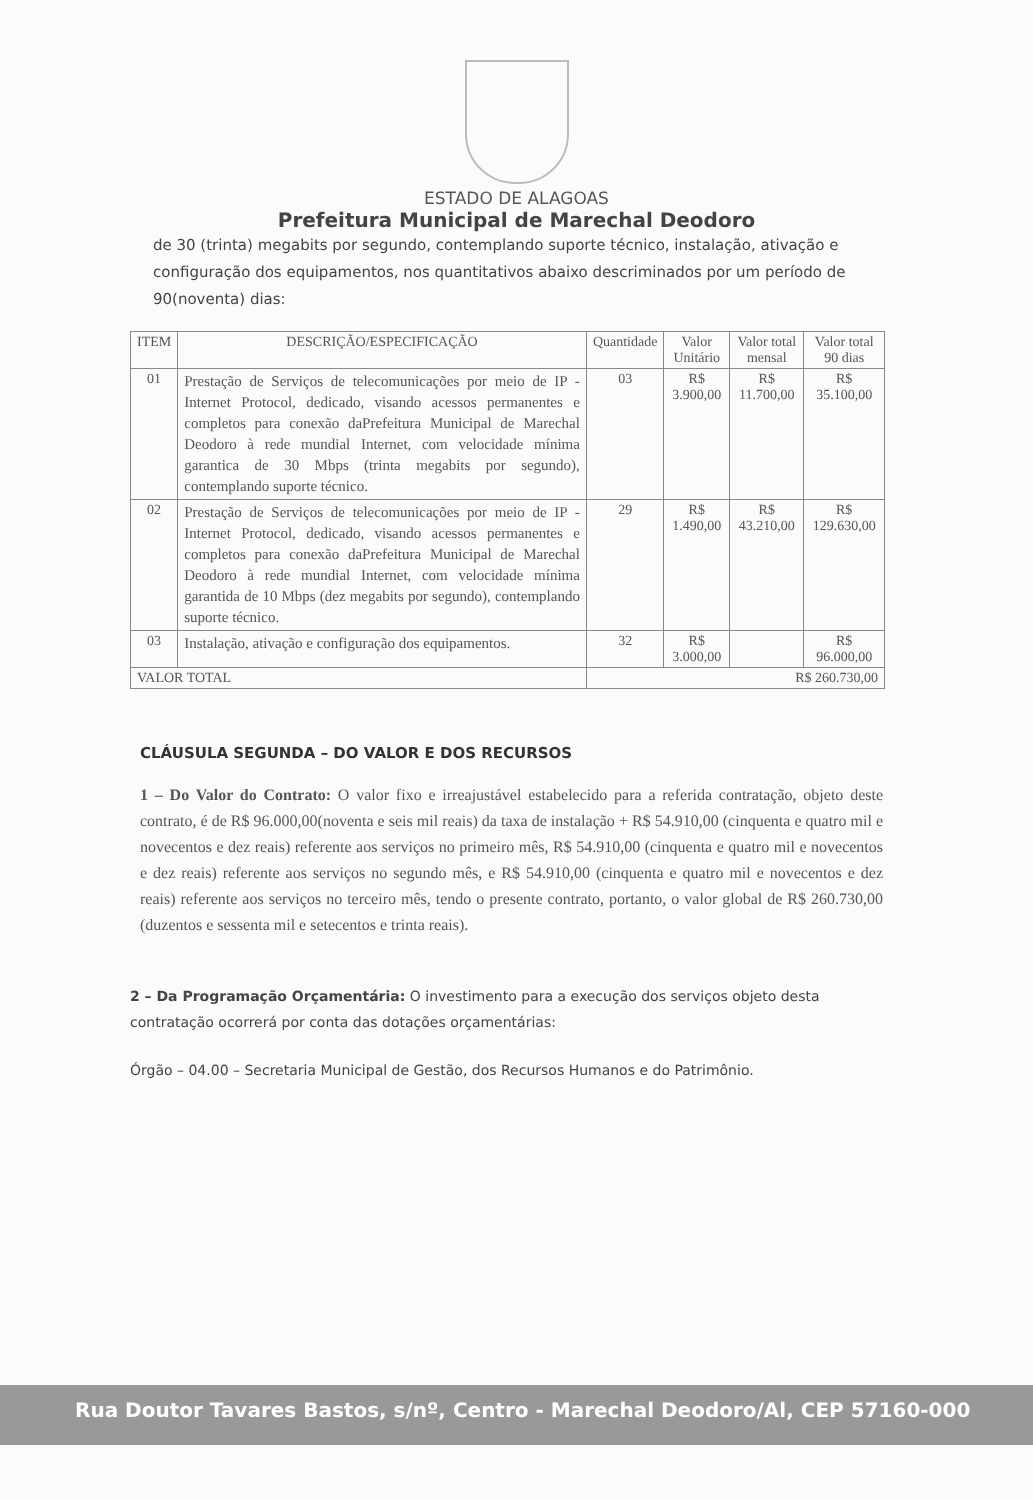ESTADO DE ALAGOAS
Prefeitura Municipal de Marechal Deodoro
de 30 (trinta) megabits por segundo, contemplando suporte técnico, instalação, ativação e configuração dos equipamentos, nos quantitativos abaixo descriminados por um período de 90(noventa) dias:
| ITEM | DESCRIÇÃO/ESPECIFICAÇÃO | Quantidade | Valor Unitário | Valor total mensal | Valor total 90 dias |
| --- | --- | --- | --- | --- | --- |
| 01 | Prestação de Serviços de telecomunicações por meio de IP - Internet Protocol, dedicado, visando acessos permanentes e completos para conexão daPrefeitura Municipal de Marechal Deodoro à rede mundial Internet, com velocidade mínima garantica de 30 Mbps (trinta megabits por segundo), contemplando suporte técnico. | 03 | R$ 3.900,00 | R$ 11.700,00 | R$ 35.100,00 |
| 02 | Prestação de Serviços de telecomunicações por meio de IP - Internet Protocol, dedicado, visando acessos permanentes e completos para conexão daPrefeitura Municipal de Marechal Deodoro à rede mundial Internet, com velocidade mínima garantida de 10 Mbps (dez megabits por segundo), contemplando suporte técnico. | 29 | R$ 1.490,00 | R$ 43.210,00 | R$ 129.630,00 |
| 03 | Instalação, ativação e configuração dos equipamentos. | 32 | R$ 3.000,00 | | R$ 96.000,00 |
| VALOR TOTAL | | R$ 260.730,00 | | | |
CLÁUSULA SEGUNDA – DO VALOR E DOS RECURSOS
1 – Do Valor do Contrato: O valor fixo e irreajustável estabelecido para a referida contratação, objeto deste contrato, é de R$ 96.000,00(noventa e seis mil reais) da taxa de instalação + R$ 54.910,00 (cinquenta e quatro mil e novecentos e dez reais) referente aos serviços no primeiro mês, R$ 54.910,00 (cinquenta e quatro mil e novecentos e dez reais) referente aos serviços no segundo mês, e R$ 54.910,00 (cinquenta e quatro mil e novecentos e dez reais) referente aos serviços no terceiro mês, tendo o presente contrato, portanto, o valor global de R$ 260.730,00 (duzentos e sessenta mil e setecentos e trinta reais).
2 – Da Programação Orçamentária: O investimento para a execução dos serviços objeto desta contratação ocorrerá por conta das dotações orçamentárias:
Órgão – 04.00 – Secretaria Municipal de Gestão, dos Recursos Humanos e do Patrimônio.
Rua Doutor Tavares Bastos, s/nº, Centro - Marechal Deodoro/Al, CEP 57160-000